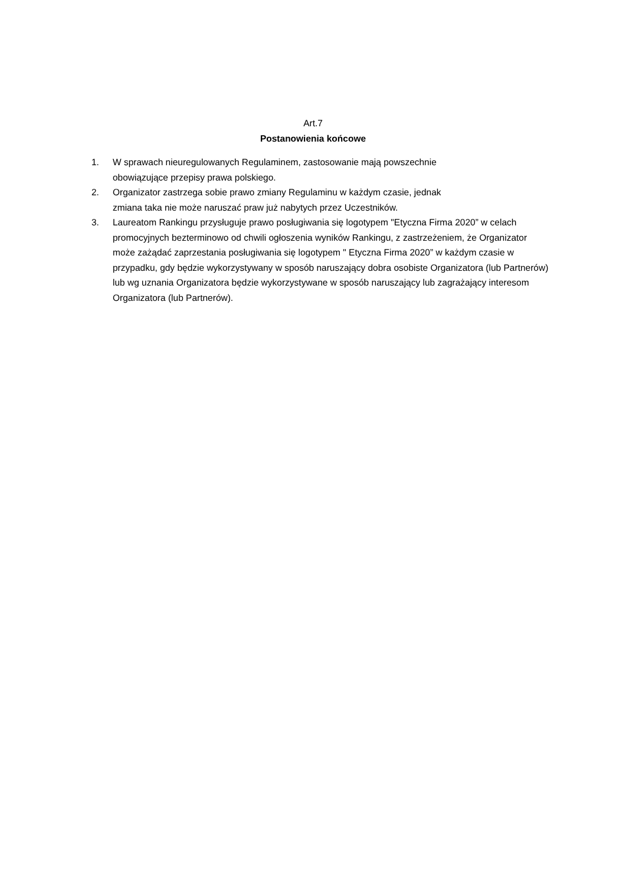Art.7
Postanowienia końcowe
1. W sprawach nieuregulowanych Regulaminem, zastosowanie mają powszechnie
obowiązujące przepisy prawa polskiego.
2. Organizator zastrzega sobie prawo zmiany Regulaminu w każdym czasie, jednak
zmiana taka nie może naruszać praw już nabytych przez Uczestników.
3. Laureatom Rankingu przysługuje prawo posługiwania się logotypem "Etyczna Firma 2020” w celach promocyjnych bezterminowo od chwili ogłoszenia wyników Rankingu, z zastrzeżeniem, że Organizator może zażądać zaprzestania posługiwania się logotypem " Etyczna Firma 2020” w każdym czasie w przypadku, gdy będzie wykorzystywany w sposób naruszający dobra osobiste Organizatora (lub Partnerów) lub wg uznania Organizatora będzie wykorzystywane w sposób naruszający lub zagrażający interesom Organizatora (lub Partnerów).